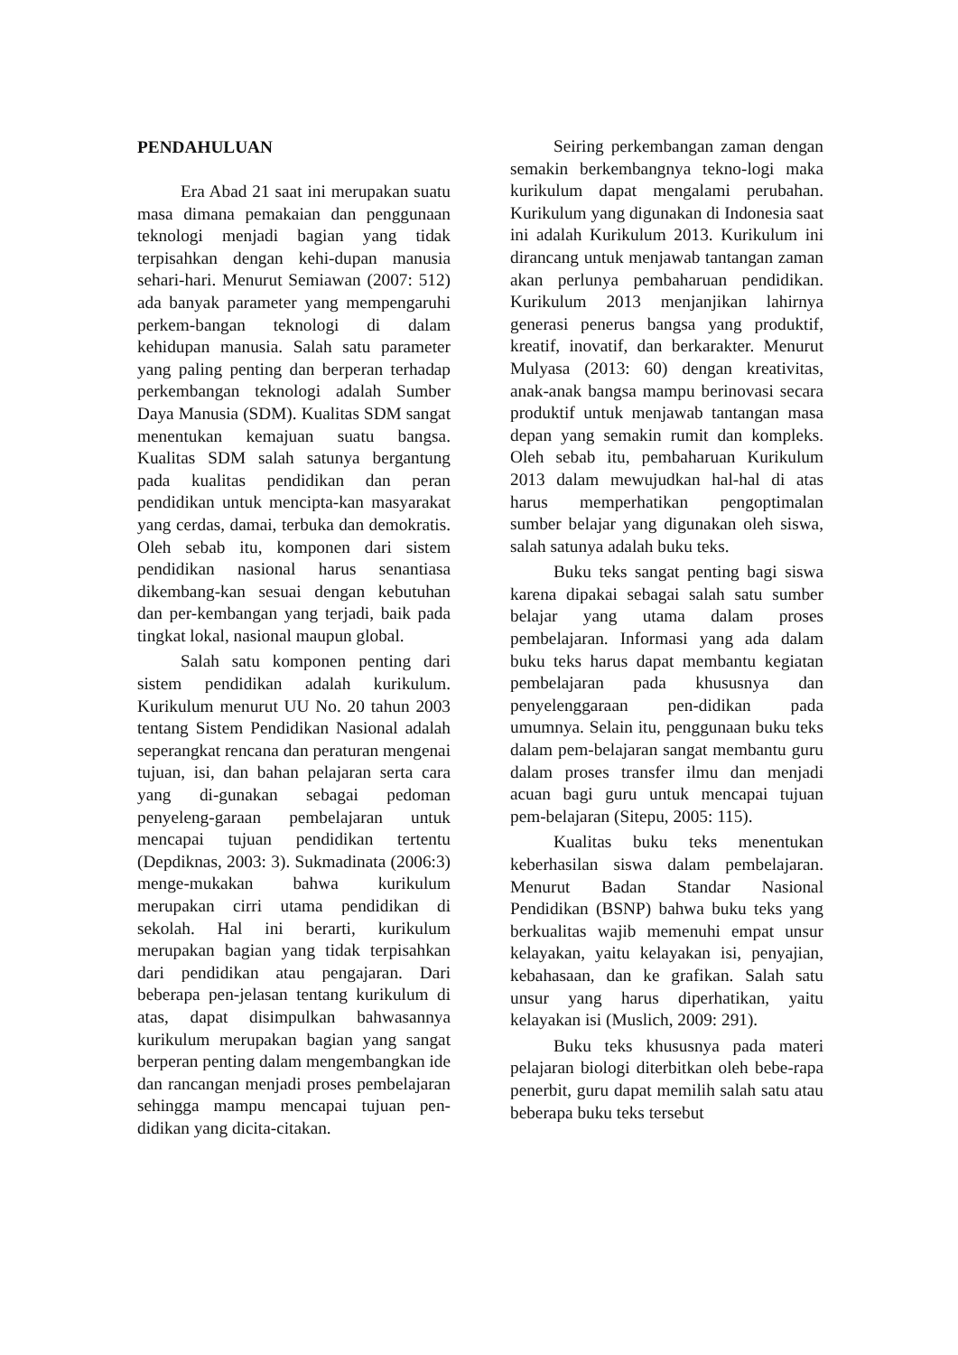PENDAHULUAN
Era Abad 21 saat ini merupakan suatu masa dimana pemakaian dan penggunaan teknologi menjadi bagian yang tidak terpisahkan dengan kehi-dupan manusia sehari-hari. Menurut Semiawan (2007: 512) ada banyak parameter yang mempengaruhi perkem-bangan teknologi di dalam kehidupan manusia. Salah satu parameter yang paling penting dan berperan terhadap perkembangan teknologi adalah Sumber Daya Manusia (SDM). Kualitas SDM sangat menentukan kemajuan suatu bangsa. Kualitas SDM salah satunya bergantung pada kualitas pendidikan dan peran pendidikan untuk mencipta-kan masyarakat yang cerdas, damai, terbuka dan demokratis. Oleh sebab itu, komponen dari sistem pendidikan nasional harus senantiasa dikembang-kan sesuai dengan kebutuhan dan per-kembangan yang terjadi, baik pada tingkat lokal, nasional maupun global.
Salah satu komponen penting dari sistem pendidikan adalah kurikulum. Kurikulum menurut UU No. 20 tahun 2003 tentang Sistem Pendidikan Nasional adalah seperangkat rencana dan peraturan mengenai tujuan, isi, dan bahan pelajaran serta cara yang di-gunakan sebagai pedoman penyeleng-garaan pembelajaran untuk mencapai tujuan pendidikan tertentu (Depdiknas, 2003: 3). Sukmadinata (2006:3) menge-mukakan bahwa kurikulum merupakan cirri utama pendidikan di sekolah. Hal ini berarti, kurikulum merupakan bagian yang tidak terpisahkan dari pendidikan atau pengajaran. Dari beberapa pen-jelasan tentang kurikulum di atas, dapat disimpulkan bahwasannya kurikulum merupakan bagian yang sangat berperan penting dalam mengembangkan ide dan rancangan menjadi proses pembelajaran sehingga mampu mencapai tujuan pen-didikan yang dicita-citakan.
Seiring perkembangan zaman dengan semakin berkembangnya tekno-logi maka kurikulum dapat mengalami perubahan. Kurikulum yang digunakan di Indonesia saat ini adalah Kurikulum 2013. Kurikulum ini dirancang untuk menjawab tantangan zaman akan perlunya pembaharuan pendidikan. Kurikulum 2013 menjanjikan lahirnya generasi penerus bangsa yang produktif, kreatif, inovatif, dan berkarakter. Menurut Mulyasa (2013: 60) dengan kreativitas, anak-anak bangsa mampu berinovasi secara produktif untuk menjawab tantangan masa depan yang semakin rumit dan kompleks. Oleh sebab itu, pembaharuan Kurikulum 2013 dalam mewujudkan hal-hal di atas harus memperhatikan pengoptimalan sumber belajar yang digunakan oleh siswa, salah satunya adalah buku teks.
Buku teks sangat penting bagi siswa karena dipakai sebagai salah satu sumber belajar yang utama dalam proses pembelajaran. Informasi yang ada dalam buku teks harus dapat membantu kegiatan pembelajaran pada khususnya dan penyelenggaraan pen-didikan pada umumnya. Selain itu, penggunaan buku teks dalam pem-belajaran sangat membantu guru dalam proses transfer ilmu dan menjadi acuan bagi guru untuk mencapai tujuan pem-belajaran (Sitepu, 2005: 115).
Kualitas buku teks menentukan keberhasilan siswa dalam pembelajaran. Menurut Badan Standar Nasional Pendidikan (BSNP) bahwa buku teks yang berkualitas wajib memenuhi empat unsur kelayakan, yaitu kelayakan isi, penyajian, kebahasaan, dan ke grafikan. Salah satu unsur yang harus diperhatikan, yaitu kelayakan isi (Muslich, 2009: 291).
Buku teks khususnya pada materi pelajaran biologi diterbitkan oleh bebe-rapa penerbit, guru dapat memilih salah satu atau beberapa buku teks tersebut